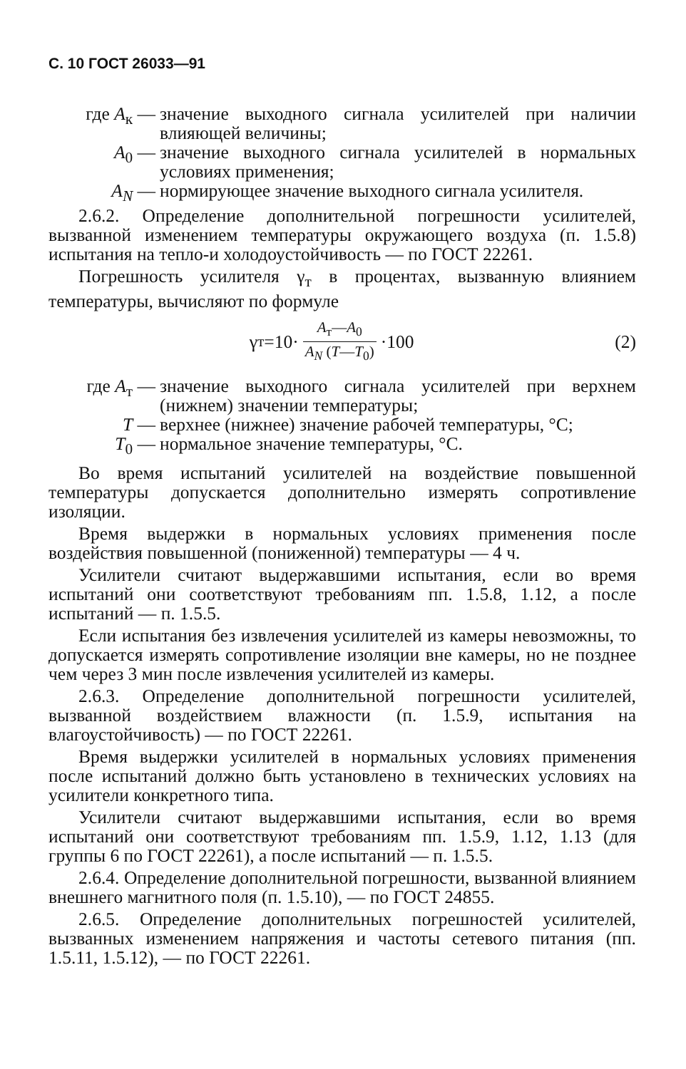С. 10 ГОСТ 26033—91
где А<sub>к</sub> — значение выходного сигнала усилителей при наличии влияющей величины;
А<sub>0</sub> — значение выходного сигнала усилителей в нормальных условиях применения;
А<sub>N</sub> — нормирующее значение выходного сигнала усилителя.
2.6.2. Определение дополнительной погрешности усилителей, вызванной изменением температуры окружающего воздуха (п. 1.5.8) испытания на тепло-и холодоустойчивость — по ГОСТ 22261.
Погрешность усилителя γ<sub>т</sub> в процентах, вызванную влиянием температуры, вычисляют по формуле
γ<sub>т</sub>=10· А<sub>т</sub>—А<sub>0</sub> А<sub>N</sub> (Т—Т<sub>0</sub>) ·100 (2)
где А<sub>т</sub> — значение выходного сигнала усилителей при верхнем (нижнем) значении температуры;
Т — верхнее (нижнее) значение рабочей температуры, °С;
Т<sub>0</sub> — нормальное значение температуры, °С.
Во время испытаний усилителей на воздействие повышенной температуры допускается дополнительно измерять сопротивление изоляции.
Время выдержки в нормальных условиях применения после воздействия повышенной (пониженной) температуры — 4 ч.
Усилители считают выдержавшими испытания, если во время испытаний они соответствуют требованиям пп. 1.5.8, 1.12, а после испытаний — п. 1.5.5.
Если испытания без извлечения усилителей из камеры невозможны, то допускается измерять сопротивление изоляции вне камеры, но не позднее чем через 3 мин после извлечения усилителей из камеры.
2.6.3. Определение дополнительной погрешности усилителей, вызванной воздействием влажности (п. 1.5.9, испытания на влагоустойчивость) — по ГОСТ 22261.
Время выдержки усилителей в нормальных условиях применения после испытаний должно быть установлено в технических условиях на усилители конкретного типа.
Усилители считают выдержавшими испытания, если во время испытаний они соответствуют требованиям пп. 1.5.9, 1.12, 1.13 (для группы 6 по ГОСТ 22261), а после испытаний — п. 1.5.5.
2.6.4. Определение дополнительной погрешности, вызванной влиянием внешнего магнитного поля (п. 1.5.10), — по ГОСТ 24855.
2.6.5. Определение дополнительных погрешностей усилителей, вызванных изменением напряжения и частоты сетевого питания (пп. 1.5.11, 1.5.12), — по ГОСТ 22261.